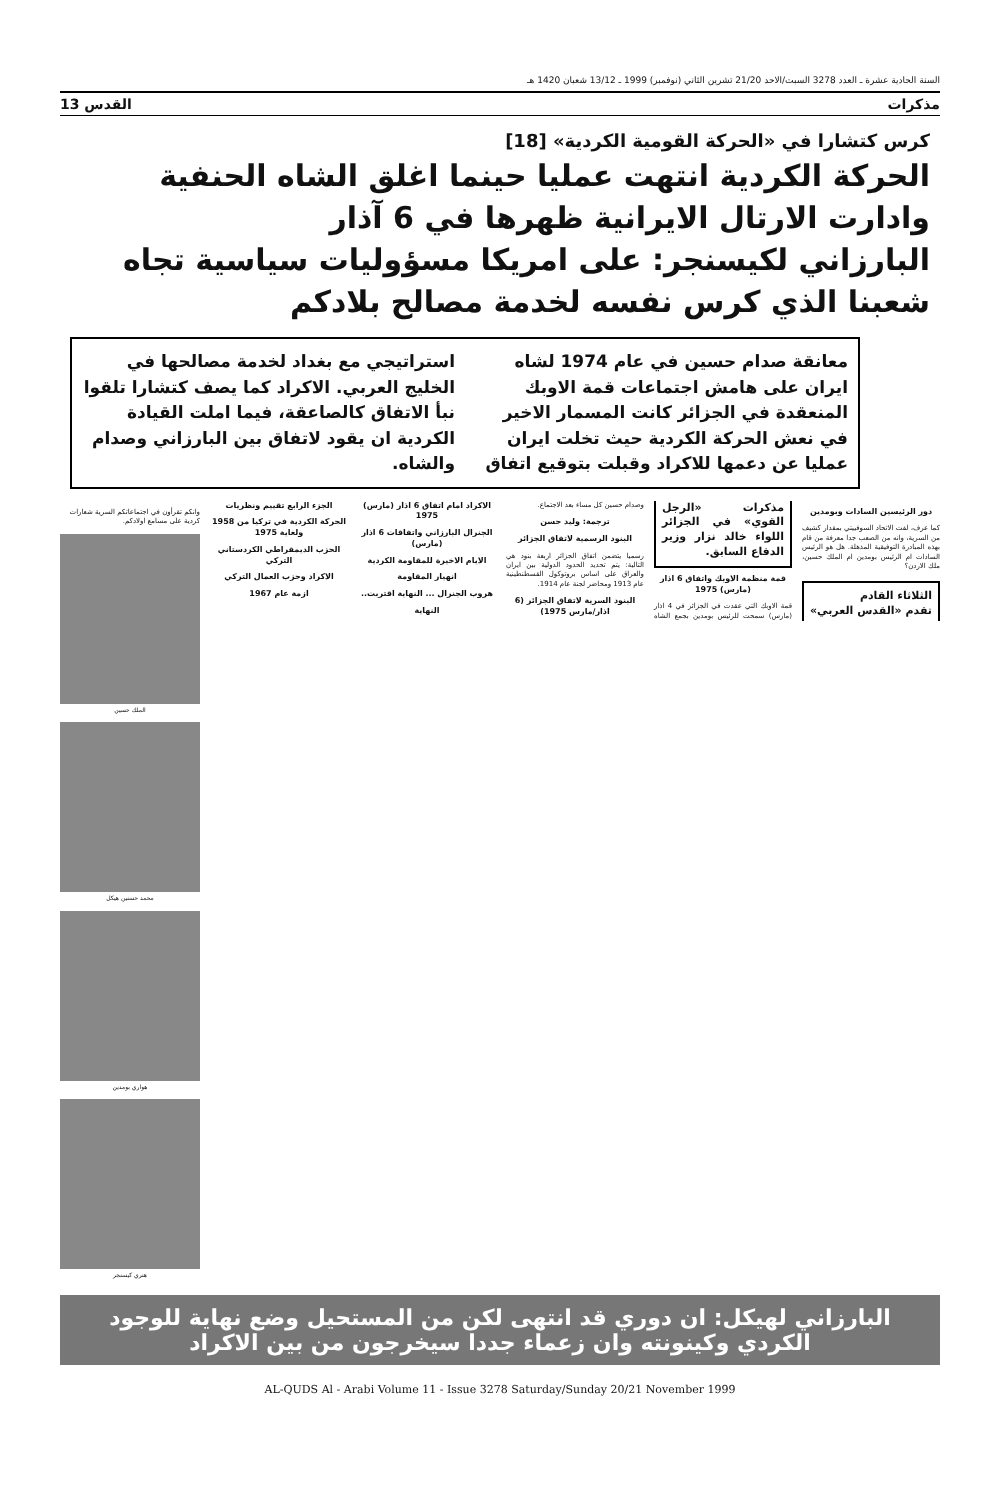السنة الحادية عشرة ـ العدد 3278 السبت/الاحد 21/20 تشرين الثاني (نوفمبر) 1999 ـ 13/12 شعبان 1420 هـ
مذكرات القدس 13
كرس كتشارا في «الحركة القومية الكردية» [18]
الحركة الكردية انتهت عمليا حينما اغلق الشاه الحنفية وادارت الارتال الايرانية ظهرها في 6 آذار
البارزاني لكيسنجر: على امريكا مسؤوليات سياسية تجاه شعبنا الذي كرس نفسه لخدمة مصالح بلادكم
معانقة صدام حسين في عام 1974 لشاه ايران على هامش اجتماعات قمة الاوبك المنعقدة في الجزائر كانت المسمار الاخير في نعش الحركة الكردية حيث تخلت ايران عمليا عن دعمها للاكراد وقبلت بتوقيع اتفاق استراتيجي مع بغداد لخدمة مصالحها في الخليج العربي. الاكراد كما يصف كتشارا تلقوا نبأ الاتفاق كالصاعقة، فيما املت القيادة الكردية ان يقود لاتفاق بين البارزاني وصدام والشاه.
دور الرئيسين السادات وبومدين
كما عرف، لفت الاتحاد السوفييتي بمقدار كشيف من السرية، وانه من الصعب جدا معرفة من قام بهذه المبادرة التوفيقية المذهلة. هل هو الرئيس السادات ام الرئيس بومدين ام الملك حسين، ملك الاردن؟
الثلاثاء القادم
تقدم «القدس العربي» مذكرات «الرجل القوي» في الجزائر اللواء خالد نزار وزير الدفاع السابق.
قمة منظمة الاوبك واتفاق 6 اذار (مارس) 1975
قمة الاوبك التي عقدت في الجزائر في 4 اذار (مارس) سمحت للرئيس بومدين بجمع الشاه وصدام حسين كل مساء بعد الاجتماع.
ترجمة: وليد حسن
البنود الرسمية لاتفاق الجزائر
رسميا يتضمن اتفاق الجزائر اربعة بنود هي التالية: يتم تحديد الحدود الدولية بين ايران والعراق على اساس بروتوكول القسطنطينية عام 1913 ومحاضر لجنة عام 1914.
البنود السرية لاتفاق الجزائر (6 اذار/مارس 1975)
الاكراد امام اتفاق 6 اذار (مارس) 1975
الجنرال البارزاني واتفاقات 6 اذار (مارس)
الايام الاخيرة للمقاومة الكردية
انهيار المقاومة
هروب الجنرال ... النهاية اقتربت..
النهاية
الجزء الرابع تقييم ونظريات
الحركة الكردية في تركيا من 1958 ولغاية 1975
الحزب الديمقراطي الكردستاني التركي
الاكراد وحزب العمال التركي
ازمة عام 1967
وانكم تقرأون في اجتماعاتكم السرية شعارات كردية على مسامع اولادكم.
الملك حسين
محمد حسنين هيكل
هواري بومدين
هنري كيسنجر
البارزاني لهيكل: ان دوري قد انتهى لكن من المستحيل وضع نهاية للوجود الكردي وكينونته وان زعماء جددا سيخرجون من بين الاكراد
AL-QUDS Al - Arabi Volume 11 - Issue 3278 Saturday/Sunday 20/21 November 1999